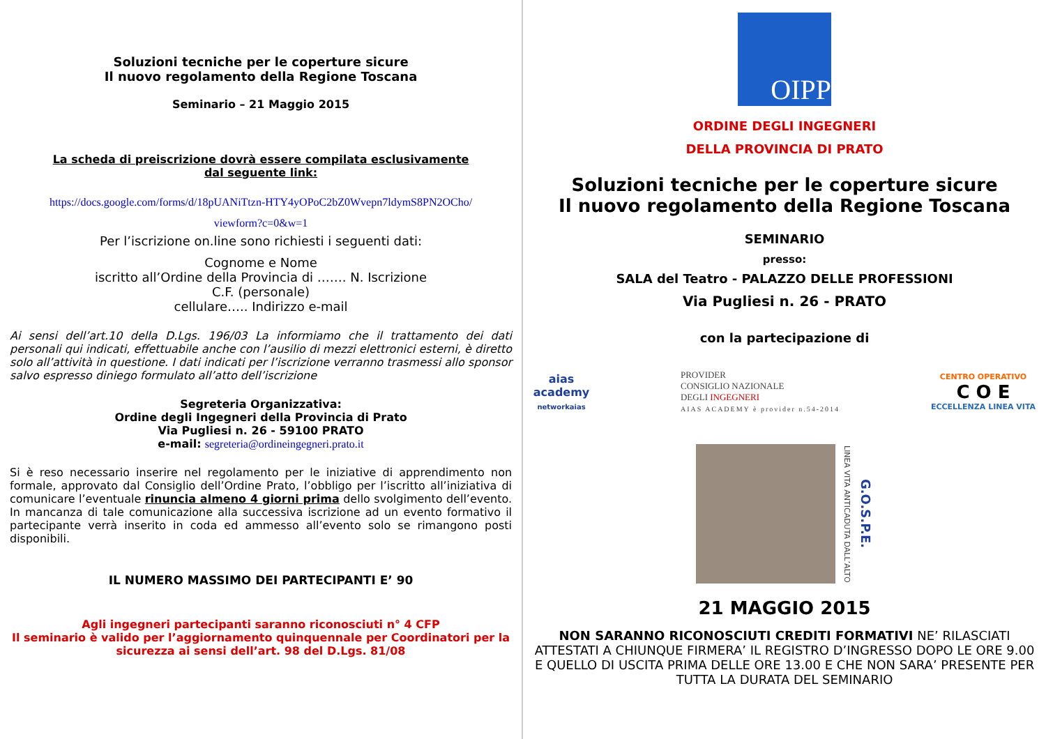Soluzioni tecniche per le coperture sicure
Il nuovo regolamento della Regione Toscana
Seminario – 21 Maggio 2015
La scheda di preiscrizione dovrà essere compilata esclusivamente
dal seguente link:
https://docs.google.com/forms/d/18pUANiTtzn-HTY4yOPoC2bZ0Wvepn7ldymS8PN2OCho/
viewform?c=0&w=1
Per l’iscrizione on.line sono richiesti i seguenti dati:
Cognome e Nome
iscritto all’Ordine della Provincia di ……. N. Iscrizione
C.F. (personale)
cellulare….. Indirizzo e-mail
Ai sensi dell’art.10 della D.Lgs. 196/03 La informiamo che il trattamento dei dati personali qui indicati, effettuabile anche con l’ausilio di mezzi elettronici esterni, è diretto solo all’attività in questione. I dati indicati per l’iscrizione verranno trasmessi allo sponsor salvo espresso diniego formulato all’atto dell’iscrizione
Segreteria Organizzativa:
Ordine degli Ingegneri della Provincia di Prato
Via Pugliesi n. 26 - 59100 PRATO
e-mail: segreteria@ordineingegneri.prato.it
Si è reso necessario inserire nel regolamento per le iniziative di apprendimento non formale, approvato dal Consiglio dell’Ordine Prato, l’obbligo per l’iscritto all’iniziativa di comunicare l’eventuale rinuncia almeno 4 giorni prima dello svolgimento dell’evento. In mancanza di tale comunicazione alla successiva iscrizione ad un evento formativo il partecipante verrà inserito in coda ed ammesso all’evento solo se rimangono posti disponibili.
IL NUMERO MASSIMO DEI PARTECIPANTI E’ 90
Agli ingegneri partecipanti saranno riconosciuti n° 4 CFP
Il seminario è valido per l’aggiornamento quinquennale per Coordinatori per la sicurezza ai sensi dell’art. 98 del D.Lgs. 81/08
OIPP
ORDINE DEGLI INGEGNERI
DELLA PROVINCIA DI PRATO
Soluzioni tecniche per le coperture sicure
Il nuovo regolamento della Regione Toscana
SEMINARIO
presso:
SALA del Teatro - PALAZZO DELLE PROFESSIONI
Via Pugliesi n. 26 - PRATO
con la partecipazione di
aias
academy
networkaias
PROVIDER
CONSIGLIO NAZIONALE
DEGLI INGEGNERI
AIAS ACADEMY è provider n.54-2014
CENTRO OPERATIVO
C O E
ECCELLENZA LINEA VITA
LINEA VITA ANTICADUTA DALL’ALTO
G.O.S.P.E.
21 MAGGIO 2015
NON SARANNO RICONOSCIUTI CREDITI FORMATIVI NE’ RILASCIATI ATTESTATI A CHIUNQUE FIRMERA’ IL REGISTRO D’INGRESSO DOPO LE ORE 9.00 E QUELLO DI USCITA PRIMA DELLE ORE 13.00 E CHE NON SARA’ PRESENTE PER TUTTA LA DURATA DEL SEMINARIO